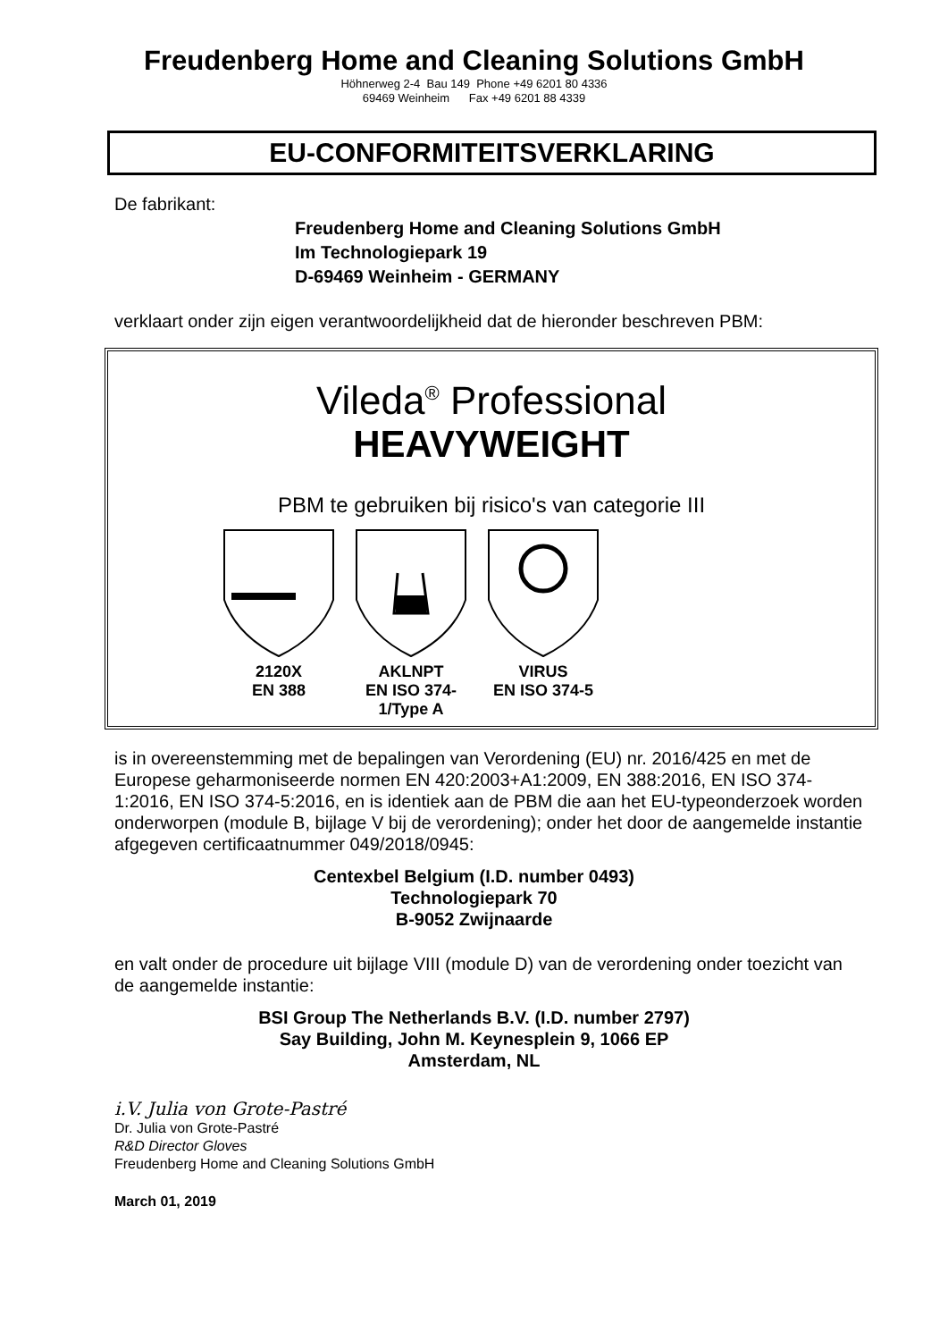Freudenberg Home and Cleaning Solutions GmbH
Höhnerweg 2-4 Bau 149 Phone +49 6201 80 4336
69469 Weinheim Fax +49 6201 88 4339
EU-CONFORMITEITSVERKLARING
De fabrikant:
Freudenberg Home and Cleaning Solutions GmbH
Im Technologiepark 19
D-69469 Weinheim - GERMANY
verklaart onder zijn eigen verantwoordelijkheid dat de hieronder beschreven PBM:
Vileda<sup>®</sup> Professional
HEAVYWEIGHT
PBM te gebruiken bij risico's van categorie III
2120X
EN 388
AKLNPT
EN ISO 374-1/Type A
VIRUS
EN ISO 374-5
is in overeenstemming met de bepalingen van Verordening (EU) nr. 2016/425 en met de Europese geharmoniseerde normen EN 420:2003+A1:2009, EN 388:2016, EN ISO 374-1:2016, EN ISO 374-5:2016, en is identiek aan de PBM die aan het EU-typeonderzoek worden onderworpen (module B, bijlage V bij de verordening); onder het door de aangemelde instantie afgegeven certificaatnummer 049/2018/0945:
Centexbel Belgium (I.D. number 0493)
Technologiepark 70
B-9052 Zwijnaarde
en valt onder de procedure uit bijlage VIII (module D) van de verordening onder toezicht van de aangemelde instantie:
BSI Group The Netherlands B.V. (I.D. number 2797)
Say Building, John M. Keynesplein 9, 1066 EP
Amsterdam, NL
i.V. Julia von Grote-Pastré
Dr. Julia von Grote-Pastré
R&D Director Gloves
Freudenberg Home and Cleaning Solutions GmbH
March 01, 2019